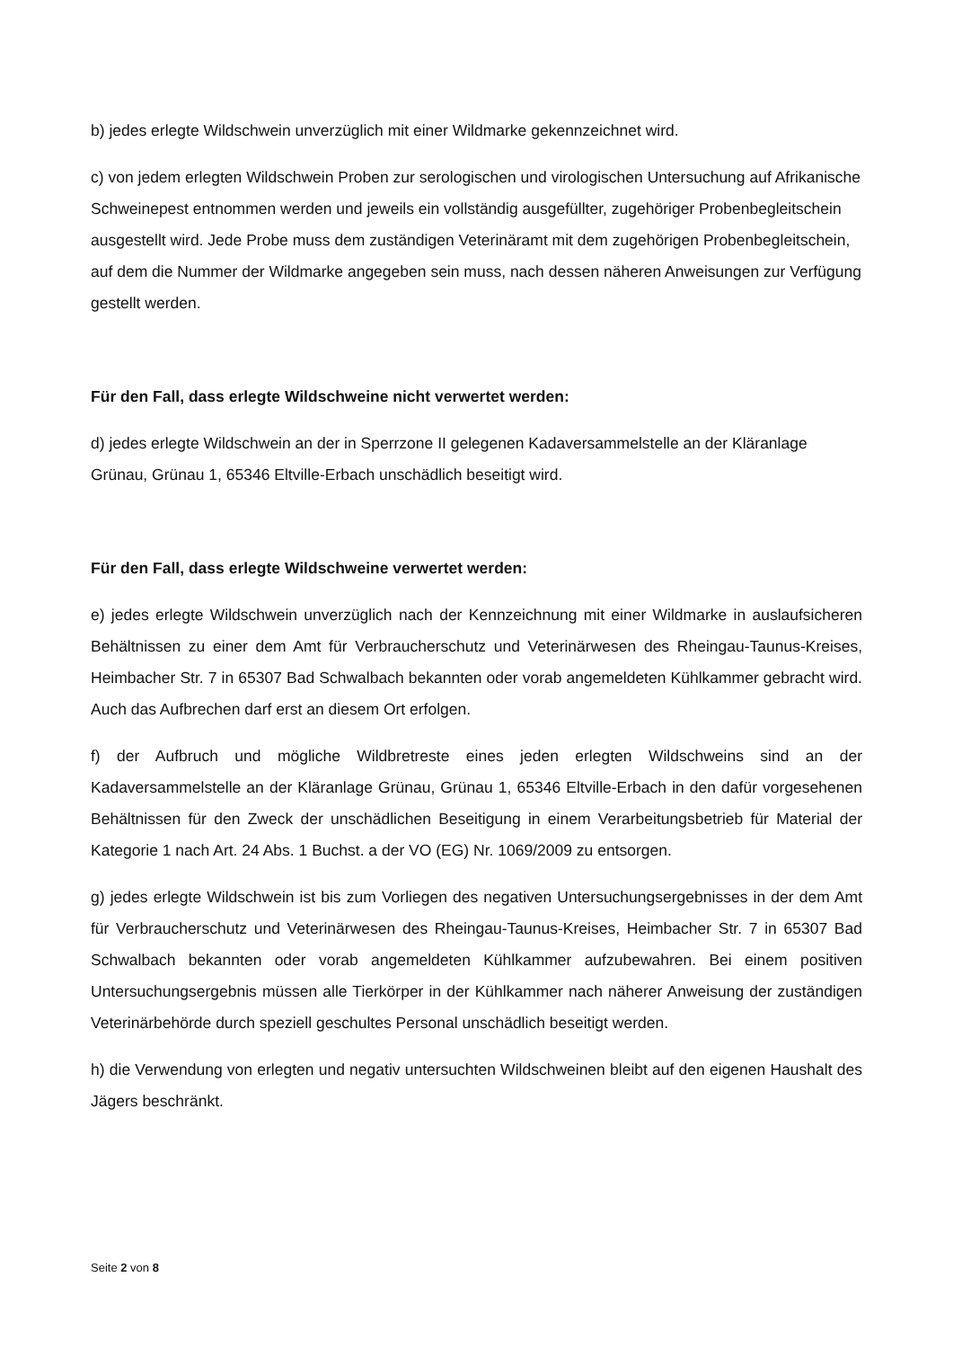b) jedes erlegte Wildschwein unverzüglich mit einer Wildmarke gekennzeichnet wird.
c) von jedem erlegten Wildschwein Proben zur serologischen und virologischen Untersuchung auf Afrikanische Schweinepest entnommen werden und jeweils ein vollständig ausgefüllter, zugehöriger Probenbegleitschein ausgestellt wird. Jede Probe muss dem zuständigen Veterinäramt mit dem zugehörigen Probenbegleitschein, auf dem die Nummer der Wildmarke angegeben sein muss, nach dessen näheren Anweisungen zur Verfügung gestellt werden.
Für den Fall, dass erlegte Wildschweine nicht verwertet werden:
d) jedes erlegte Wildschwein an der in Sperrzone II gelegenen Kadaversammelstelle an der Kläranlage Grünau, Grünau 1, 65346 Eltville-Erbach unschädlich beseitigt wird.
Für den Fall, dass erlegte Wildschweine verwertet werden:
e) jedes erlegte Wildschwein unverzüglich nach der Kennzeichnung mit einer Wildmarke in auslaufsicheren Behältnissen zu einer dem Amt für Verbraucherschutz und Veterinärwesen des Rheingau-Taunus-Kreises, Heimbacher Str. 7 in 65307 Bad Schwalbach bekannten oder vorab angemeldeten Kühlkammer gebracht wird. Auch das Aufbrechen darf erst an diesem Ort erfolgen.
f) der Aufbruch und mögliche Wildbretreste eines jeden erlegten Wildschweins sind an der Kadaversammelstelle an der Kläranlage Grünau, Grünau 1, 65346 Eltville-Erbach in den dafür vorgesehenen Behältnissen für den Zweck der unschädlichen Beseitigung in einem Verarbeitungsbetrieb für Material der Kategorie 1 nach Art. 24 Abs. 1 Buchst. a der VO (EG) Nr. 1069/2009 zu entsorgen.
g) jedes erlegte Wildschwein ist bis zum Vorliegen des negativen Untersuchungsergebnisses in der dem Amt für Verbraucherschutz und Veterinärwesen des Rheingau-Taunus-Kreises, Heimbacher Str. 7 in 65307 Bad Schwalbach bekannten oder vorab angemeldeten Kühlkammer aufzubewahren. Bei einem positiven Untersuchungsergebnis müssen alle Tierkörper in der Kühlkammer nach näherer Anweisung der zuständigen Veterinärbehörde durch speziell geschultes Personal unschädlich beseitigt werden.
h) die Verwendung von erlegten und negativ untersuchten Wildschweinen bleibt auf den eigenen Haushalt des Jägers beschränkt.
Seite 2 von 8